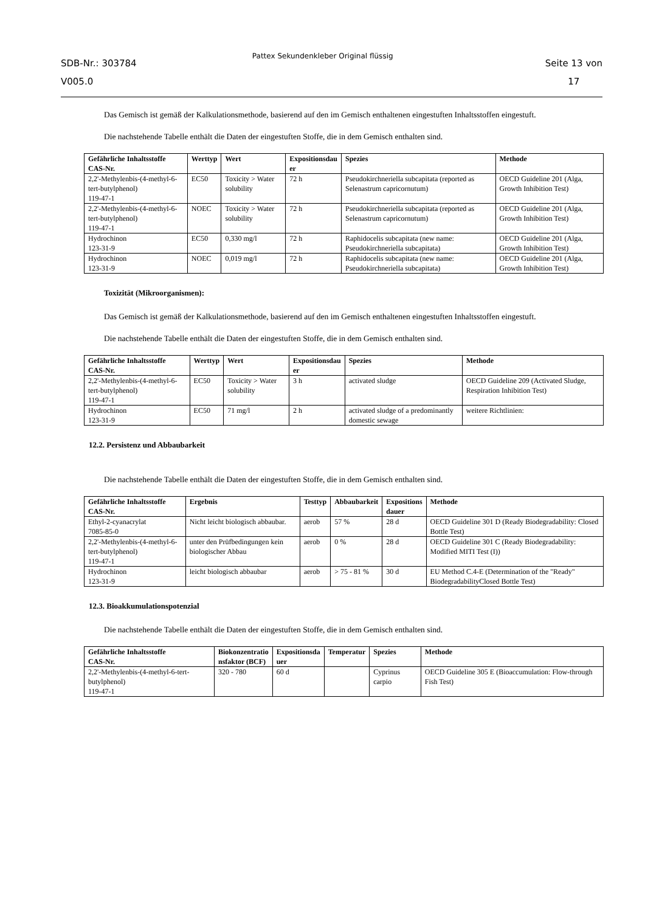SDB-Nr.: 303784
V005.0
Pattex Sekundenkleber Original flüssig
Seite 13 von
17
Das Gemisch ist gemäß der Kalkulationsmethode, basierend auf den im Gemisch enthaltenen eingestuften Inhaltsstoffen eingestuft.
Die nachstehende Tabelle enthält die Daten der eingestuften Stoffe, die in dem Gemisch enthalten sind.
| Gefährliche Inhaltsstoffe CAS-Nr. | Werttyp | Wert | Expositionsdau er | Spezies | Methode |
| --- | --- | --- | --- | --- | --- |
| 2,2'-Methylenbis-(4-methyl-6-tert-butylphenol) 119-47-1 | EC50 | Toxicity > Water solubility | 72 h | Pseudokirchneriella subcapitata (reported as Selenastrum capricornutum) | OECD Guideline 201 (Alga, Growth Inhibition Test) |
| 2,2'-Methylenbis-(4-methyl-6-tert-butylphenol) 119-47-1 | NOEC | Toxicity > Water solubility | 72 h | Pseudokirchneriella subcapitata (reported as Selenastrum capricornutum) | OECD Guideline 201 (Alga, Growth Inhibition Test) |
| Hydrochinon 123-31-9 | EC50 | 0,330 mg/l | 72 h | Raphidocelis subcapitata (new name: Pseudokirchneriella subcapitata) | OECD Guideline 201 (Alga, Growth Inhibition Test) |
| Hydrochinon 123-31-9 | NOEC | 0,019 mg/l | 72 h | Raphidocelis subcapitata (new name: Pseudokirchneriella subcapitata) | OECD Guideline 201 (Alga, Growth Inhibition Test) |
Toxizität (Mikroorganismen):
Das Gemisch ist gemäß der Kalkulationsmethode, basierend auf den im Gemisch enthaltenen eingestuften Inhaltsstoffen eingestuft.
Die nachstehende Tabelle enthält die Daten der eingestuften Stoffe, die in dem Gemisch enthalten sind.
| Gefährliche Inhaltsstoffe CAS-Nr. | Werttyp | Wert | Expositionsdau er | Spezies | Methode |
| --- | --- | --- | --- | --- | --- |
| 2,2'-Methylenbis-(4-methyl-6-tert-butylphenol) 119-47-1 | EC50 | Toxicity > Water solubility | 3 h | activated sludge | OECD Guideline 209 (Activated Sludge, Respiration Inhibition Test) |
| Hydrochinon 123-31-9 | EC50 | 71 mg/l | 2 h | activated sludge of a predominantly domestic sewage | weitere Richtlinien: |
12.2. Persistenz und Abbaubarkeit
Die nachstehende Tabelle enthält die Daten der eingestuften Stoffe, die in dem Gemisch enthalten sind.
| Gefährliche Inhaltsstoffe CAS-Nr. | Ergebnis | Testtyp | Abbaubarkeit | Expositions dauer | Methode |
| --- | --- | --- | --- | --- | --- |
| Ethyl-2-cyanacrylat 7085-85-0 | Nicht leicht biologisch abbaubar. | aerob | 57 % | 28 d | OECD Guideline 301 D (Ready Biodegradability: Closed Bottle Test) |
| 2,2'-Methylenbis-(4-methyl-6-tert-butylphenol) 119-47-1 | unter den Prüfbedingungen kein biologischer Abbau | aerob | 0 % | 28 d | OECD Guideline 301 C (Ready Biodegradability: Modified MITI Test (I)) |
| Hydrochinon 123-31-9 | leicht biologisch abbaubar | aerob | > 75 - 81 % | 30 d | EU Method C.4-E (Determination of the "Ready" BiodegradabilityClosed Bottle Test) |
12.3. Bioakkumulationspotenzial
Die nachstehende Tabelle enthält die Daten der eingestuften Stoffe, die in dem Gemisch enthalten sind.
| Gefährliche Inhaltsstoffe CAS-Nr. | Biokonzentratio nsfaktor (BCF) | Expositionsda uer | Temperatur | Spezies | Methode |
| --- | --- | --- | --- | --- | --- |
| 2,2'-Methylenbis-(4-methyl-6-tert-butylphenol) 119-47-1 | 320 - 780 | 60 d | | Cyprinus carpio | OECD Guideline 305 E (Bioaccumulation: Flow-through Fish Test) |